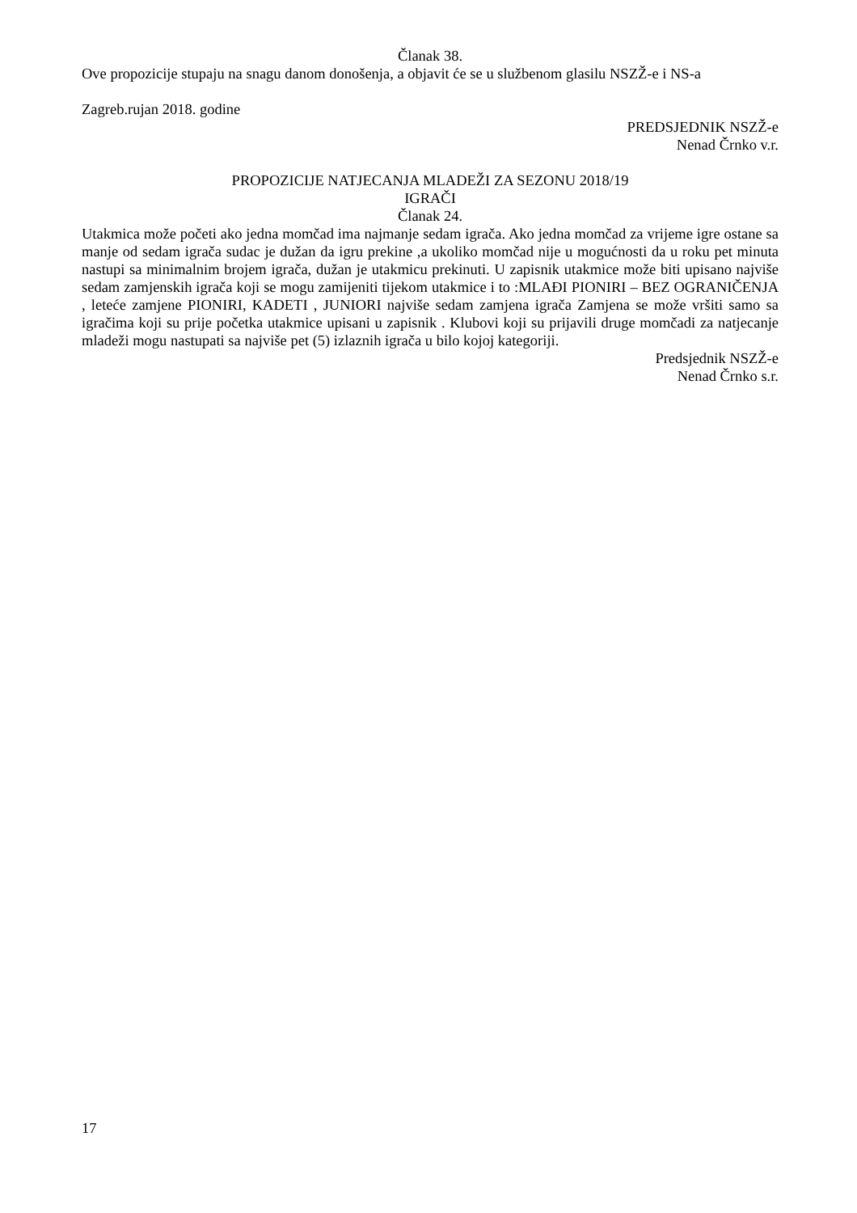Članak 38.
Ove propozicije stupaju na snagu danom donošenja, a objavit će se u službenom glasilu NSZŽ-e i NS-a
Zagreb.rujan 2018. godine
PREDSJEDNIK NSZŽ-e
Nenad Črnko v.r.
PROPOZICIJE NATJECANJA MLADEŽI ZA SEZONU 2018/19
IGRAČI
Članak 24.
Utakmica može početi ako jedna momčad ima najmanje sedam igrača. Ako jedna momčad za vrijeme igre ostane sa manje od sedam igrača sudac je dužan da igru prekine ,a ukoliko momčad nije u mogućnosti da u roku pet minuta nastupi sa minimalnim brojem igrača, dužan je utakmicu prekinuti. U zapisnik utakmice može biti upisano najviše sedam zamjenskih igrača koji se mogu zamijeniti tijekom utakmice i to :MLAĐI PIONIRI – BEZ OGRANIČENJA , leteće zamjene PIONIRI, KADETI , JUNIORI najviše sedam zamjena igrača Zamjena se može vršiti samo sa igračima koji su prije početka utakmice upisani u zapisnik . Klubovi koji su prijavili druge momčadi za natjecanje mladeži mogu nastupati sa najviše pet (5) izlaznih igrača u bilo kojoj kategoriji.
Predsjednik NSZŽ-e
Nenad Črnko s.r.
17